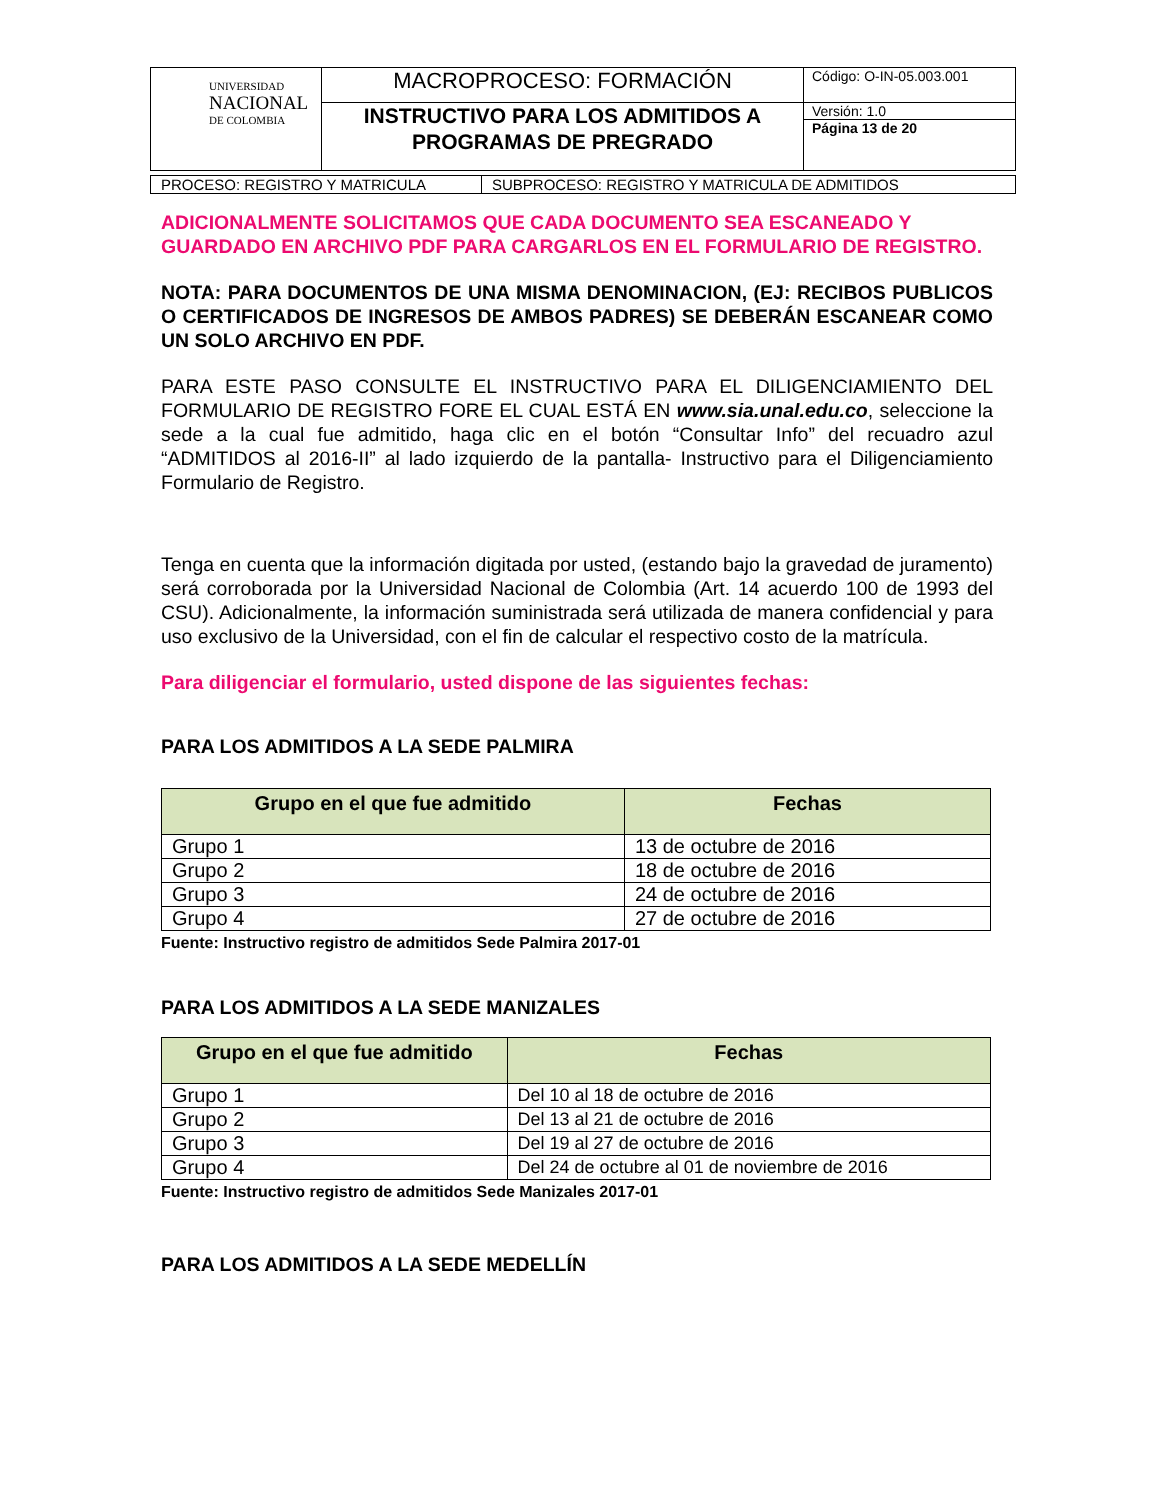| UNIVERSIDAD NACIONAL DE COLOMBIA | MACROPROCESO: FORMACIÓN | Código: O-IN-05.003.001 |
| | INSTRUCTIVO PARA LOS ADMITIDOS A PROGRAMAS DE PREGRADO | Versión: 1.0 |
| | | Página 13 de 20 |
| PROCESO: REGISTRO Y MATRICULA | SUBPROCESO: REGISTRO Y MATRICULA DE ADMITIDOS |
ADICIONALMENTE SOLICITAMOS QUE CADA DOCUMENTO SEA ESCANEADO Y GUARDADO EN ARCHIVO PDF PARA CARGARLOS EN EL FORMULARIO DE REGISTRO.
NOTA: PARA DOCUMENTOS DE UNA MISMA DENOMINACION, (EJ: RECIBOS PUBLICOS O CERTIFICADOS DE INGRESOS DE AMBOS PADRES) SE DEBERÁN ESCANEAR COMO UN SOLO ARCHIVO EN PDF.
PARA ESTE PASO CONSULTE EL INSTRUCTIVO PARA EL DILIGENCIAMIENTO DEL FORMULARIO DE REGISTRO FORE EL CUAL ESTÁ EN www.sia.unal.edu.co, seleccione la sede a la cual fue admitido, haga clic en el botón “Consultar Info” del recuadro azul “ADMITIDOS al 2016-II” al lado izquierdo de la pantalla- Instructivo para el Diligenciamiento Formulario de Registro.
Tenga en cuenta que la información digitada por usted, (estando bajo la gravedad de juramento) será corroborada por la Universidad Nacional de Colombia (Art. 14 acuerdo 100 de 1993 del CSU). Adicionalmente, la información suministrada será utilizada de manera confidencial y para uso exclusivo de la Universidad, con el fin de calcular el respectivo costo de la matrícula.
Para diligenciar el formulario, usted dispone de las siguientes fechas:
PARA LOS ADMITIDOS A LA SEDE PALMIRA
| Grupo en el que fue admitido | Fechas |
| --- | --- |
| Grupo 1 | 13 de octubre de 2016 |
| Grupo 2 | 18 de octubre de 2016 |
| Grupo 3 | 24 de octubre de 2016 |
| Grupo 4 | 27 de octubre de 2016 |
Fuente: Instructivo registro de admitidos Sede Palmira 2017-01
PARA LOS ADMITIDOS A LA SEDE MANIZALES
| Grupo en el que fue admitido | Fechas |
| --- | --- |
| Grupo 1 | Del 10 al 18 de octubre de 2016 |
| Grupo 2 | Del 13 al 21 de octubre de 2016 |
| Grupo 3 | Del 19 al 27 de octubre de 2016 |
| Grupo 4 | Del 24 de octubre al 01 de noviembre de 2016 |
Fuente: Instructivo registro de admitidos Sede Manizales 2017-01
PARA LOS ADMITIDOS A LA SEDE MEDELLÍN